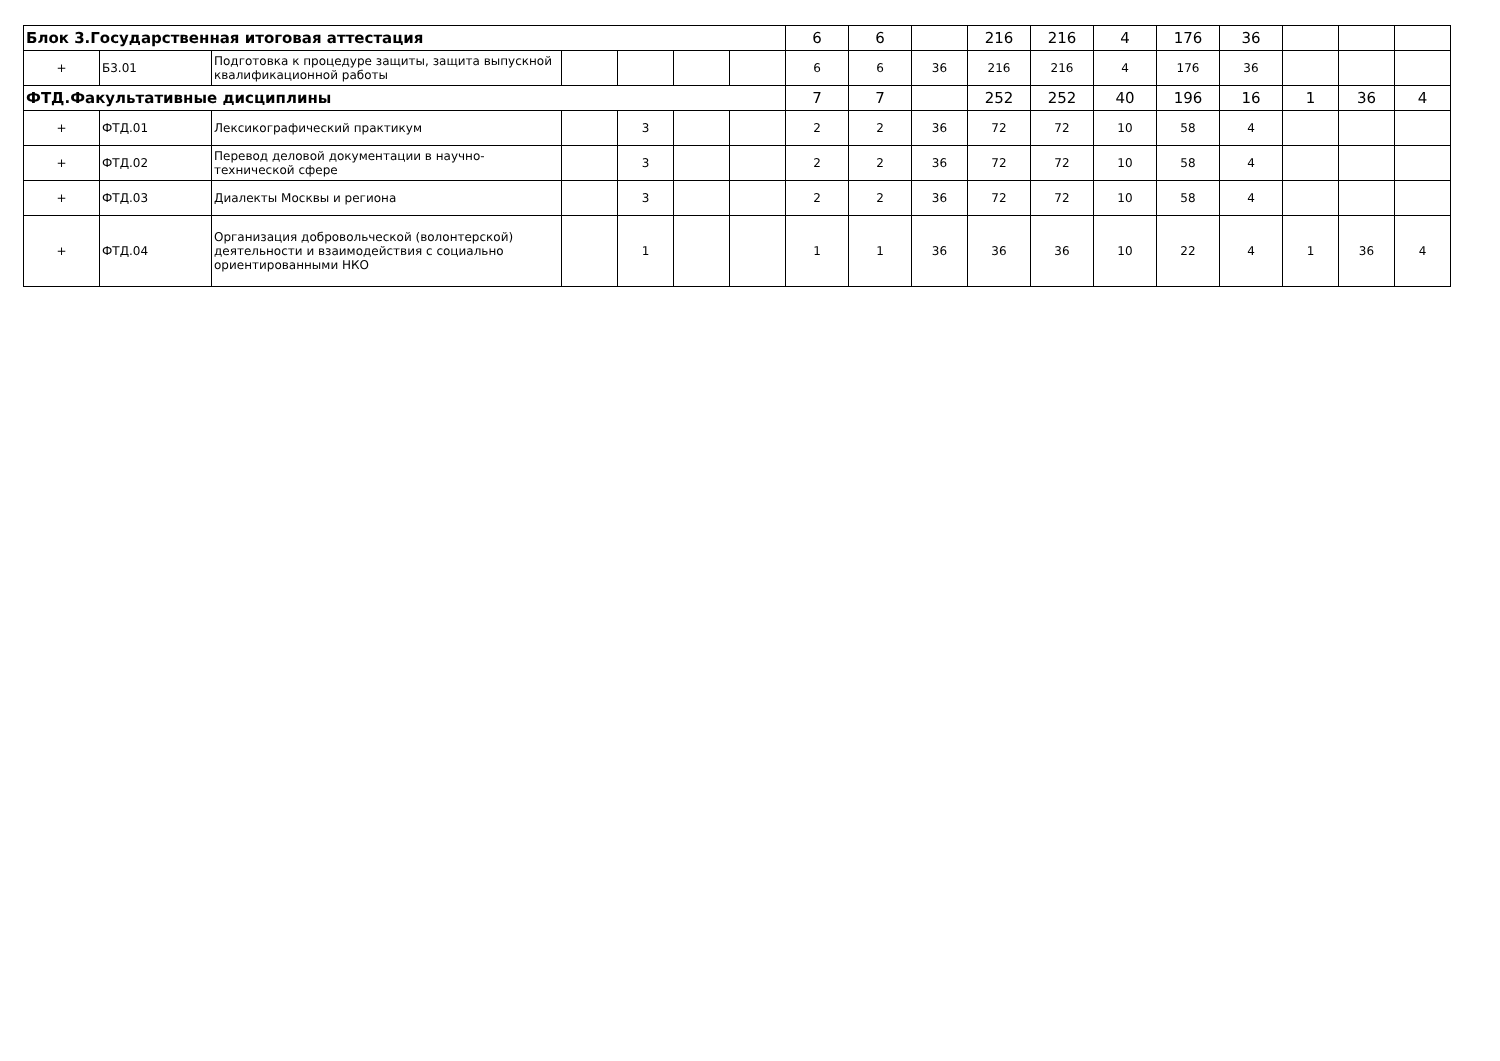| Блок 3.Государственная итоговая аттестация | | | | | | | 6 | 6 | | 216 | 216 | 4 | 176 | 36 | | | |
| + | Б3.01 | Подготовка к процедуре защиты, защита выпускной квалификационной работы | | | | | 6 | 6 | 36 | 216 | 216 | 4 | 176 | 36 | | | |
| ФТД.Факультативные дисциплины | | | | | | | 7 | 7 | | 252 | 252 | 40 | 196 | 16 | 1 | 36 | 4 |
| + | ФТД.01 | Лексикографический практикум | | 3 | | | 2 | 2 | 36 | 72 | 72 | 10 | 58 | 4 | | | |
| + | ФТД.02 | Перевод деловой документации в научно-технической сфере | | 3 | | | 2 | 2 | 36 | 72 | 72 | 10 | 58 | 4 | | | |
| + | ФТД.03 | Диалекты Москвы и региона | | 3 | | | 2 | 2 | 36 | 72 | 72 | 10 | 58 | 4 | | | |
| + | ФТД.04 | Организация добровольческой (волонтерской) деятельности и взаимодействия с социально ориентированными НКО | | 1 | | | 1 | 1 | 36 | 36 | 36 | 10 | 22 | 4 | 1 | 36 | 4 |